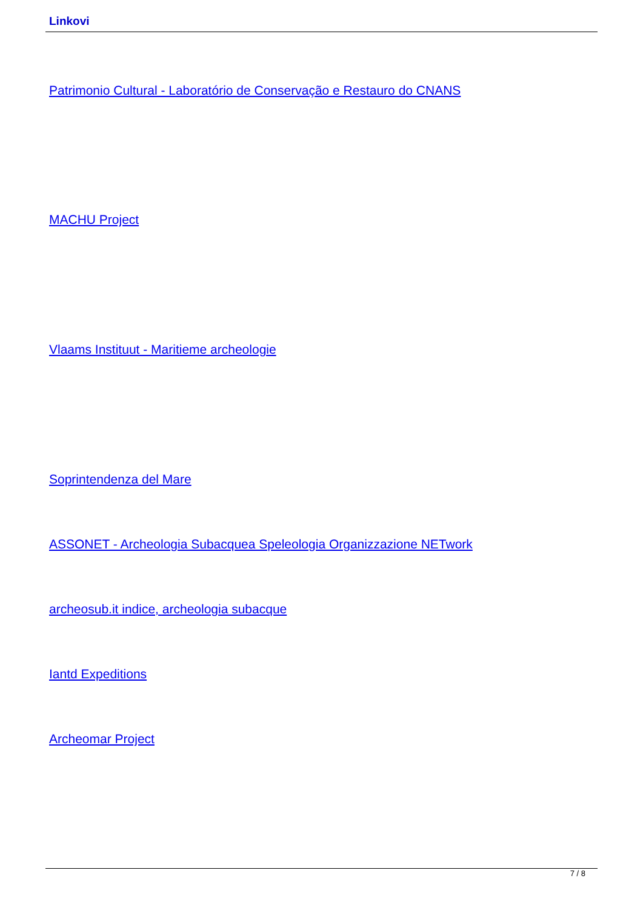Linkovi
Patrimonio Cultural - Laboratório de Conservação e Restauro do CNANS
MACHU Project
Vlaams Instituut - Maritieme archeologie
Soprintendenza del Mare
ASSONET - Archeologia Subacquea Speleologia Organizzazione NETwork
archeosub.it indice, archeologia subacque
Iantd Expeditions
Archeomar Project
7 / 8